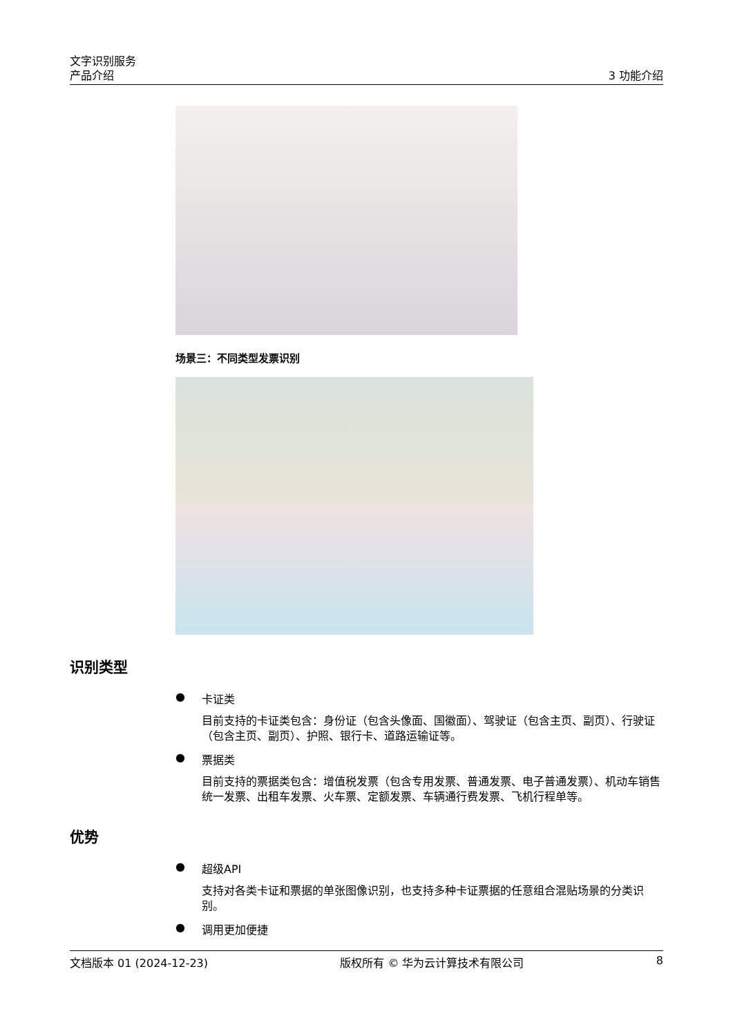文字识别服务
产品介绍 3 功能介绍
场景三：不同类型发票识别
识别类型
● 卡证类
目前支持的卡证类包含：身份证（包含头像面、国徽面）、驾驶证（包含主页、副页）、行驶证（包含主页、副页）、护照、银行卡、道路运输证等。
● 票据类
目前支持的票据类包含：增值税发票（包含专用发票、普通发票、电子普通发票）、机动车销售统一发票、出租车发票、火车票、定额发票、车辆通行费发票、飞机行程单等。
优势
● 超级API
支持对各类卡证和票据的单张图像识别，也支持多种卡证票据的任意组合混贴场景的分类识别。
● 调用更加便捷
文档版本 01 (2024-12-23) 版权所有 © 华为云计算技术有限公司 8